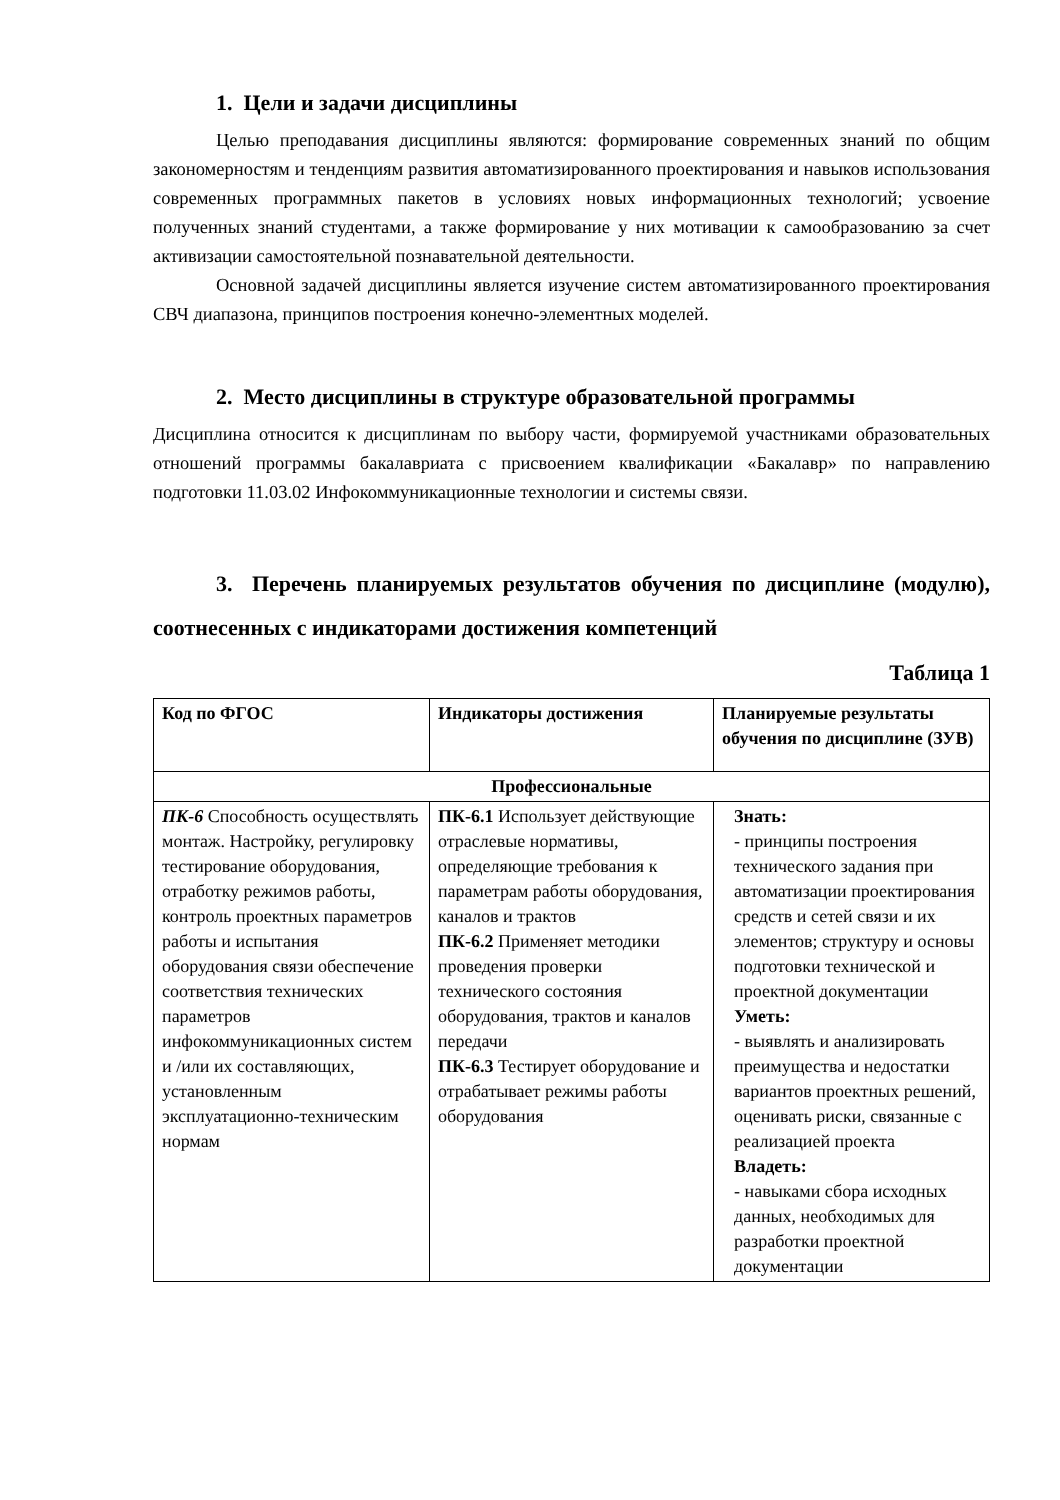1. Цели и задачи дисциплины
Целью преподавания дисциплины являются: формирование современных знаний по общим закономерностям и тенденциям развития автоматизированного проектирования и навыков использования современных программных пакетов в условиях новых информационных технологий; усвоение полученных знаний студентами, а также формирование у них мотивации к самообразованию за счет активизации самостоятельной познавательной деятельности.
Основной задачей дисциплины является изучение систем автоматизированного проектирования СВЧ диапазона, принципов построения конечно-элементных моделей.
2. Место дисциплины в структуре образовательной программы
Дисциплина относится к дисциплинам по выбору части, формируемой участниками образовательных отношений программы бакалавриата с присвоением квалификации «Бакалавр» по направлению подготовки 11.03.02 Инфокоммуникационные технологии и системы связи.
3. Перечень планируемых результатов обучения по дисциплине (модулю), соотнесенных с индикаторами достижения компетенций
Таблица 1
| Код по ФГОС | Индикаторы достижения | Планируемые результаты обучения по дисциплине (ЗУВ) |
| Профессиональные | | |
| ПК-6 Способность осуществлять монтаж. Настройку, регулировку тестирование оборудования, отработку режимов работы, контроль проектных параметров работы и испытания оборудования связи обеспечение соответствия технических параметров инфокоммуникационных систем и /или их составляющих, установленным эксплуатационно-техническим нормам | ПК-6.1 Использует действующие отраслевые нормативы, определяющие требования к параметрам работы оборудования, каналов и трактов ПК-6.2 Применяет методики проведения проверки технического состояния оборудования, трактов и каналов передачи ПК-6.3 Тестирует оборудование и отрабатывает режимы работы оборудования | Знать: - принципы построения технического задания при автоматизации проектирования средств и сетей связи и их элементов; структуру и основы подготовки технической и проектной документации Уметь: - выявлять и анализировать преимущества и недостатки вариантов проектных решений, оценивать риски, связанные с реализацией проекта Владеть: - навыками сбора исходных данных, необходимых для разработки проектной документации |